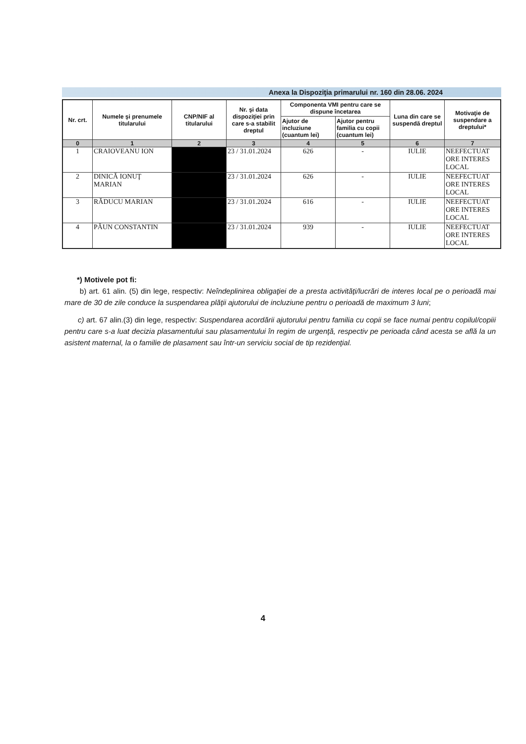Anexa la Dispoziţia primarului nr. 160 din 28.06. 2024
| Nr. crt. | Numele şi prenumele titularului | CNP/NIF al titularului | Nr. şi data dispoziţiei prin care s-a stabilit dreptul | Componenta VMI pentru care se dispune încetarea | | Luna din care se suspendă dreptul | Motivaţie de suspendare a dreptului* |
| --- | --- | --- | --- | --- | --- | --- | --- |
| | | | | Ajutor de incluziune (cuantum lei) | Ajutor pentru familia cu copii (cuantum lei) | | |
| 0 | 1 | 2 | 3 | 4 | 5 | 6 | 7 |
| 1 | CRAIOVEANU ION | | 23 / 31.01.2024 | 626 | - | IULIE | NEEFECTUAT ORE INTERES LOCAL |
| 2 | DINICĂ IONUŢ MARIAN | | 23 / 31.01.2024 | 626 | - | IULIE | NEEFECTUAT ORE INTERES LOCAL |
| 3 | RĂDUCU MARIAN | | 23 / 31.01.2024 | 616 | - | IULIE | NEEFECTUAT ORE INTERES LOCAL |
| 4 | PĂUN CONSTANTIN | | 23 / 31.01.2024 | 939 | - | IULIE | NEEFECTUAT ORE INTERES LOCAL |
*) Motivele pot fi:
b) art. 61 alin. (5) din lege, respectiv: Neîndeplinirea obligaţiei de a presta activităţi/lucrări de interes local pe o perioadă mai mare de 30 de zile conduce la suspendarea plăţii ajutorului de incluziune pentru o perioadă de maximum 3 luni;
c) art. 67 alin.(3) din lege, respectiv: Suspendarea acordării ajutorului pentru familia cu copii se face numai pentru copilul/copiii pentru care s-a luat decizia plasamentului sau plasamentului în regim de urgenţă, respectiv pe perioada când acesta se află la un asistent maternal, la o familie de plasament sau într-un serviciu social de tip rezidenţial.
4